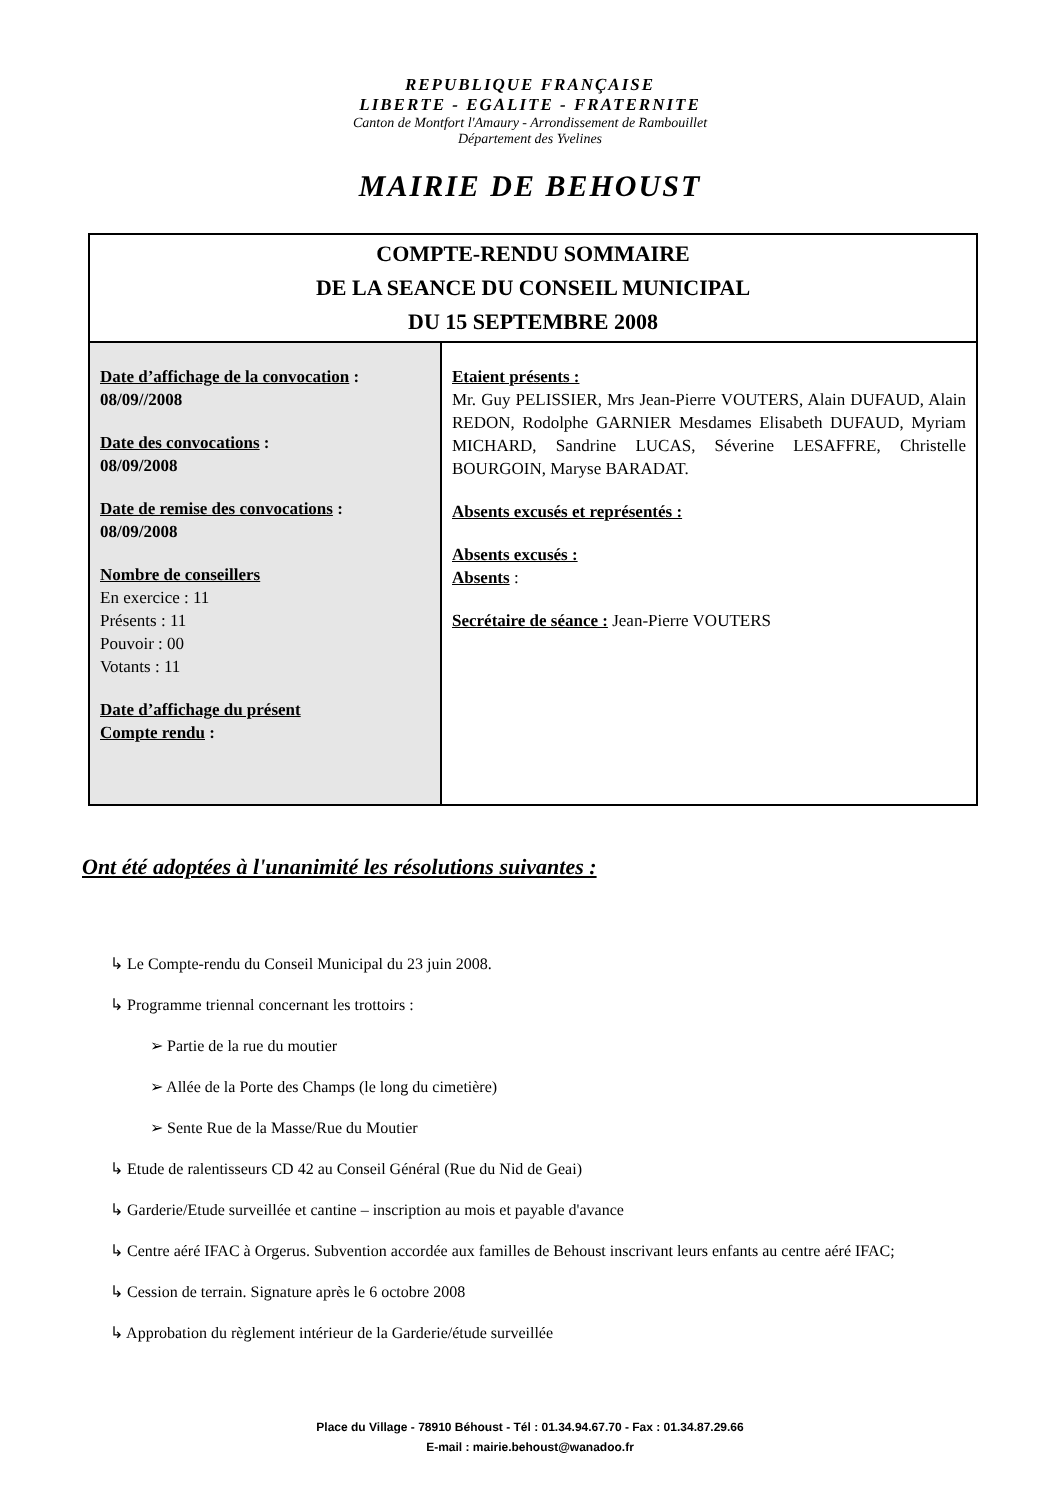REPUBLIQUE FRANÇAISE
LIBERTE - EGALITE - FRATERNITE
Canton de Montfort l'Amaury - Arrondissement de Rambouillet
Département des Yvelines
MAIRIE DE BEHOUST
| COMPTE-RENDU SOMMAIRE DE LA SEANCE DU CONSEIL MUNICIPAL DU 15 SEPTEMBRE 2008 | |
| Date d’affichage de la convocation : 08/09//2008 Date des convocations : 08/09/2008 Date de remise des convocations : 08/09/2008 Nombre de conseillers En exercice : 11 Présents : 11 Pouvoir : 00 Votants : 11 Date d’affichage du présent Compte rendu : | Etaient présents : Mr. Guy PELISSIER, Mrs Jean-Pierre VOUTERS, Alain DUFAUD, Alain REDON, Rodolphe GARNIER Mesdames Elisabeth DUFAUD, Myriam MICHARD, Sandrine LUCAS, Séverine LESAFFRE, Christelle BOURGOIN, Maryse BARADAT. Absents excusés et représentés : Absents excusés : Absents : Secrétaire de séance : Jean-Pierre VOUTERS |
Ont été adoptées à l'unanimité les résolutions suivantes :
↳ Le Compte-rendu du Conseil Municipal du 23 juin 2008.
↳ Programme triennal concernant les trottoirs :
➢ Partie de la rue du moutier
➢ Allée de la Porte des Champs (le long du cimetière)
➢ Sente Rue de la Masse/Rue du Moutier
↳ Etude de ralentisseurs CD 42 au Conseil Général (Rue du Nid de Geai)
↳ Garderie/Etude surveillée et cantine – inscription au mois et payable d'avance
↳ Centre aéré IFAC à Orgerus. Subvention accordée aux familles de Behoust inscrivant leurs enfants au centre aéré IFAC;
↳ Cession de terrain. Signature après le 6 octobre 2008
↳ Approbation du règlement intérieur de la Garderie/étude surveillée
Place du Village - 78910 Béhoust - Tél : 01.34.94.67.70 - Fax : 01.34.87.29.66
E-mail : mairie.behoust@wanadoo.fr